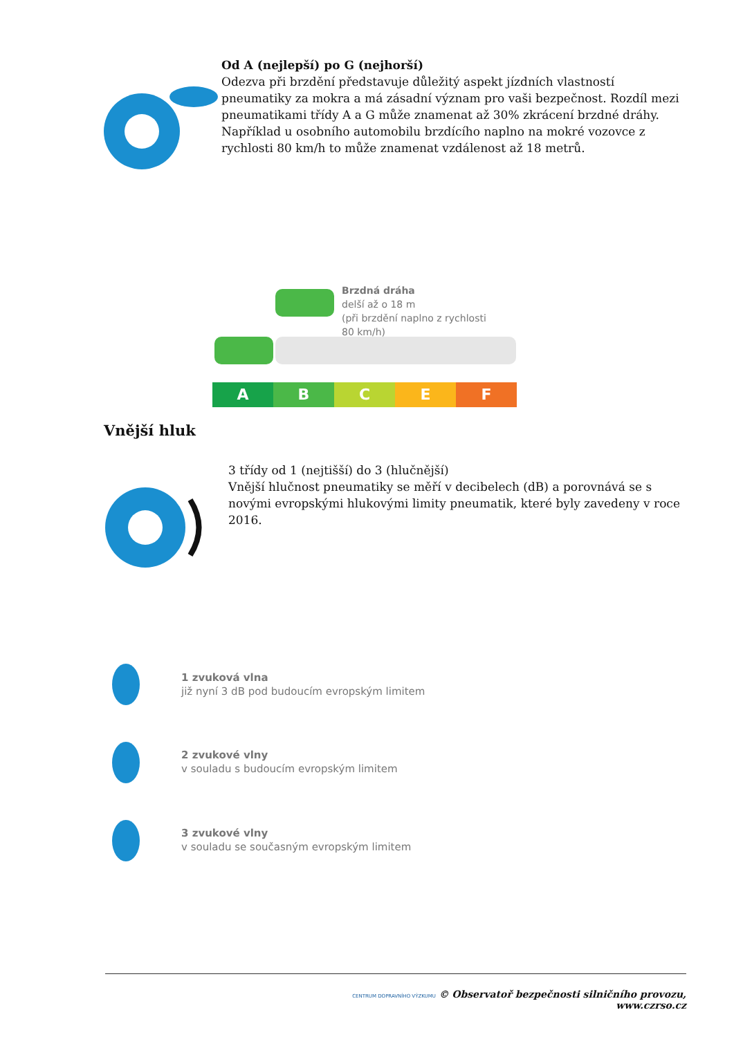Od A (nejlepší) po G (nejhorší)
Odezva při brzdění představuje důležitý aspekt jízdních vlastností pneumatiky za mokra a má zásadní význam pro vaši bezpečnost. Rozdíl mezi pneumatikami třídy A a G může znamenat až 30% zkrácení brzdné dráhy. Například u osobního automobilu brzdícího naplno na mokré vozovce z rychlosti 80 km/h to může znamenat vzdálenost až 18 metrů.
Brzdná dráha
delší až o 18 m
(při brzdění naplno z rychlosti 80 km/h)
A B C E F
Vnější hluk
3 třídy od 1 (nejtišší) do 3 (hlučnější)
Vnější hlučnost pneumatiky se měří v decibelech (dB) a porovnává se s novými evropskými hlukovými limity pneumatik, které byly zavedeny v roce 2016.
1 zvuková vlna
již nyní 3 dB pod budoucím evropským limitem
2 zvukové vlny
v souladu s budoucím evropským limitem
3 zvukové vlny
v souladu se současným evropským limitem
CENTRUM DOPRAVNÍHO VÝZKUMU © Observatoř bezpečnosti silničního provozu, www.czrso.cz